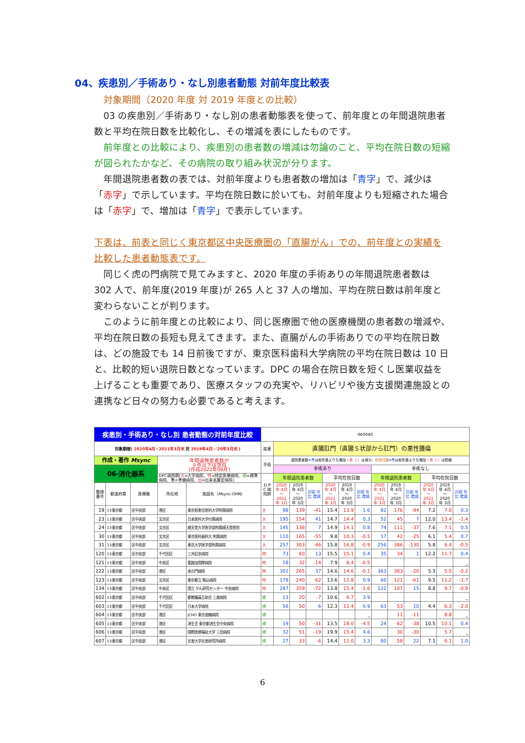04、疾患別／手術あり・なし別患者動態 対前年度比較表
対象期間（2020 年度 対 2019 年度との比較）
03 の疾患別／手術あり・なし別の患者動態表を使って、前年度との年間退院患者数と平均在院日数を比較化し、その増減を表にしたものです。
前年度との比較により、疾患別の患者数の増減は勿論のこと、平均在院日数の短縮が図られたかなど、その病院の取り組み状況が分ります。
年間退院患者数の表では、対前年度よりも患者数の増加は「青字」で、減少は「赤字」で示しています。平均在院日数に於いても、対前年度よりも短縮された場合は「赤字」で、増加は「青字」で表示しています。
下表は、前表と同じく東京都区中央医療圏の「直腸がん」での、前年度との実績を比較した患者動態表です。
同じく虎の門病院で見てみますと、2020 年度の手術ありの年間退院患者数は 302 人で、前年度(2019 年度)が 265 人と 37 人の増加、平均在院日数は前年度と変わらないことが判ります。
このように前年度との比較により、同じ医療圏で他の医療機関の患者数の増減や、平均在院日数の長短も見えてきます。また、直腸がんの手術ありでの平均在院日数は、どの施設でも 14 日前後ですが、東京医科歯科大学病院の平均在院日数は 10 日と、比較的短い退院日数となっています。DPC の場合在院日数を短くし医業収益を上げることも重要であり、医療スタッフの充実や、リハビリや後方支援関連施設との連携など日々の努力も必要であると考えます。
| 疾患別・手術あり・なし別 患者動態の対前年度比較 | | | | | 060040 | | | | | | | | | | | | |
| --- | --- | --- | --- | --- | --- | --- | --- | --- | --- | --- | --- | --- | --- | --- | --- | --- | --- |
| 対象期間 ( 2020年4月~2021年3月末 対 2019年4月~'20年3月末 ) | | | | | 疾患 | 直腸肛門（直腸Ｓ状部から肛門）の悪性腫瘍 | | | | | | | | | | | |
| 作成・著作 Msync | | | 年間退院患者数が ９件以下は空白 (作成2022年09月) | | 手術 | 退院患者数= 青 は前年度よりも増加・ 赤（-） は減少、 在院日数 = 青 は前年度よりも増加・ 赤（-） は短縮 | | | | | | | | | | | |
| 06-消化器系 | | | | | | 手術あり | | | | | | 手術なし | | | | | |
| | | | DPC病院群( 大 =大学病院、 特 =特定医療病院、 標 =標準病院、準=準備病院、 出 =出来高算定病院) | | D P C 病院群 | 年間退院患者数 | | | 平均在院日数 | | | 年間退院患者数 | | | 平均在院日数 | | |
| 整理番号 | 都道府県 | 医療圏 | 所在地 | 施設名（ Msync -OHN） | | 2020年 4月～ 2021年 3月 | 2019年 4月～ 2020年 3月 | 対前 年比 増減 | 2020年 4月～ 2021年 3月 | 2019年 4月～ 2020年 3月 | 対前 年比 増減 | 2020年 4月～ 2021年 3月 | 2019年 4月～ 2020年 3月 | 対前 年比 増減 | 2020年 4月～ 2021年 3月 | 2019年 4月～ 2020年 3月 | 対前 年比 増減 |
| 19 | 13東京都 | 区中央部 | 港区 | 東京慈恵会医科大学附属病院 | 大 | 98 | 139 | -41 | 15.4 | 13.9 | 1.6 | 82 | 176 | -94 | 7.2 | 7.0 | 0.3 |
| 23 | 13東京都 | 区中央部 | 文京区 | 日本医科大学付属病院 | 大 | 195 | 154 | 41 | 14.7 | 14.4 | 0.3 | 52 | 45 | 7 | 12.0 | 13.4 | -1.4 |
| 24 | 13東京都 | 区中央部 | 文京区 | 順天堂大学医学部附属順天堂医院 | 大 | 145 | 138 | 7 | 14.9 | 14.1 | 0.8 | 74 | 111 | -37 | 7.6 | 7.1 | 0.5 |
| 30 | 13東京都 | 区中央部 | 文京区 | 東京医科歯科大 附属病院 | 大 | 110 | 165 | -55 | 9.8 | 10.3 | -0.5 | 17 | 42 | -25 | 6.1 | 5.4 | 0.7 |
| 31 | 13東京都 | 区中央部 | 文京区 | 東京大学医学部附属病院 | 大 | 257 | 303 | -46 | 15.8 | 16.8 | -0.9 | 256 | 386 | -130 | 5.8 | 6.4 | -0.5 |
| 120 | 13東京都 | 区中央部 | 千代田区 | 三井記念病院 | 特 | 73 | 60 | 13 | 15.5 | 15.1 | 0.4 | 35 | 34 | 1 | 12.2 | 11.7 | 0.4 |
| 121 | 13東京都 | 区中央部 | 中央区 | 聖路加国際病院 | 特 | 18 | 32 | -14 | 7.9 | 8.4 | -0.5 | | | | | | _ |
| 122 | 13東京都 | 区中央部 | 港区 | 虎の門病院 | 特 | 302 | 265 | 37 | 14.6 | 14.6 | -0.1 | 363 | 383 | -20 | 5.3 | 5.5 | -0.2 |
| 123 | 13東京都 | 区中央部 | 文京区 | 東京都立 駒込病院 | 特 | 178 | 240 | -62 | 13.6 | 12.8 | 0.9 | 60 | 121 | -61 | 9.5 | 11.2 | -1.7 |
| 134 | 13東京都 | 区中央部 | 中央区 | 国立 がん研究センター 中央病院 | 特 | 287 | 359 | -72 | 13.8 | 15.4 | -1.6 | 122 | 107 | 15 | 8.8 | 9.7 | -0.9 |
| 602 | 13東京都 | 区中央部 | 千代田区 | 都教職員互助会 三楽病院 | 標 | 13 | 20 | -7 | 10.6 | 6.7 | 3.9 | | | | | | _ |
| 603 | 13東京都 | 区中央部 | 千代田区 | 日本大学病院 | 標 | 56 | 50 | 6 | 12.3 | 11.4 | 0.9 | 63 | 53 | 10 | 4.4 | 6.3 | -2.0 |
| 604 | 13東京都 | 区中央部 | 港区 | JCHO 東京高輪病院 | 標 | | | | | | _ | | 11 | -11 | | 8.8 | _ |
| 605 | 13東京都 | 区中央部 | 港区 | 済生会 東京都済生会中央病院 | 標 | 19 | 50 | -31 | 13.5 | 18.0 | -4.5 | 24 | 62 | -38 | 10.5 | 10.1 | 0.4 |
| 606 | 13東京都 | 区中央部 | 港区 | 国際医療福祉大学 三田病院 | 標 | 32 | 51 | -19 | 19.9 | 15.4 | 4.6 | | 30 | -30 | | 5.7 | _ |
| 607 | 13東京都 | 区中央部 | 港区 | 北里大学北里研究所病院 | 標 | 27 | 33 | -6 | 14.4 | 11.0 | 3.3 | 80 | 58 | 22 | 7.1 | 6.1 | 1.0 |
6